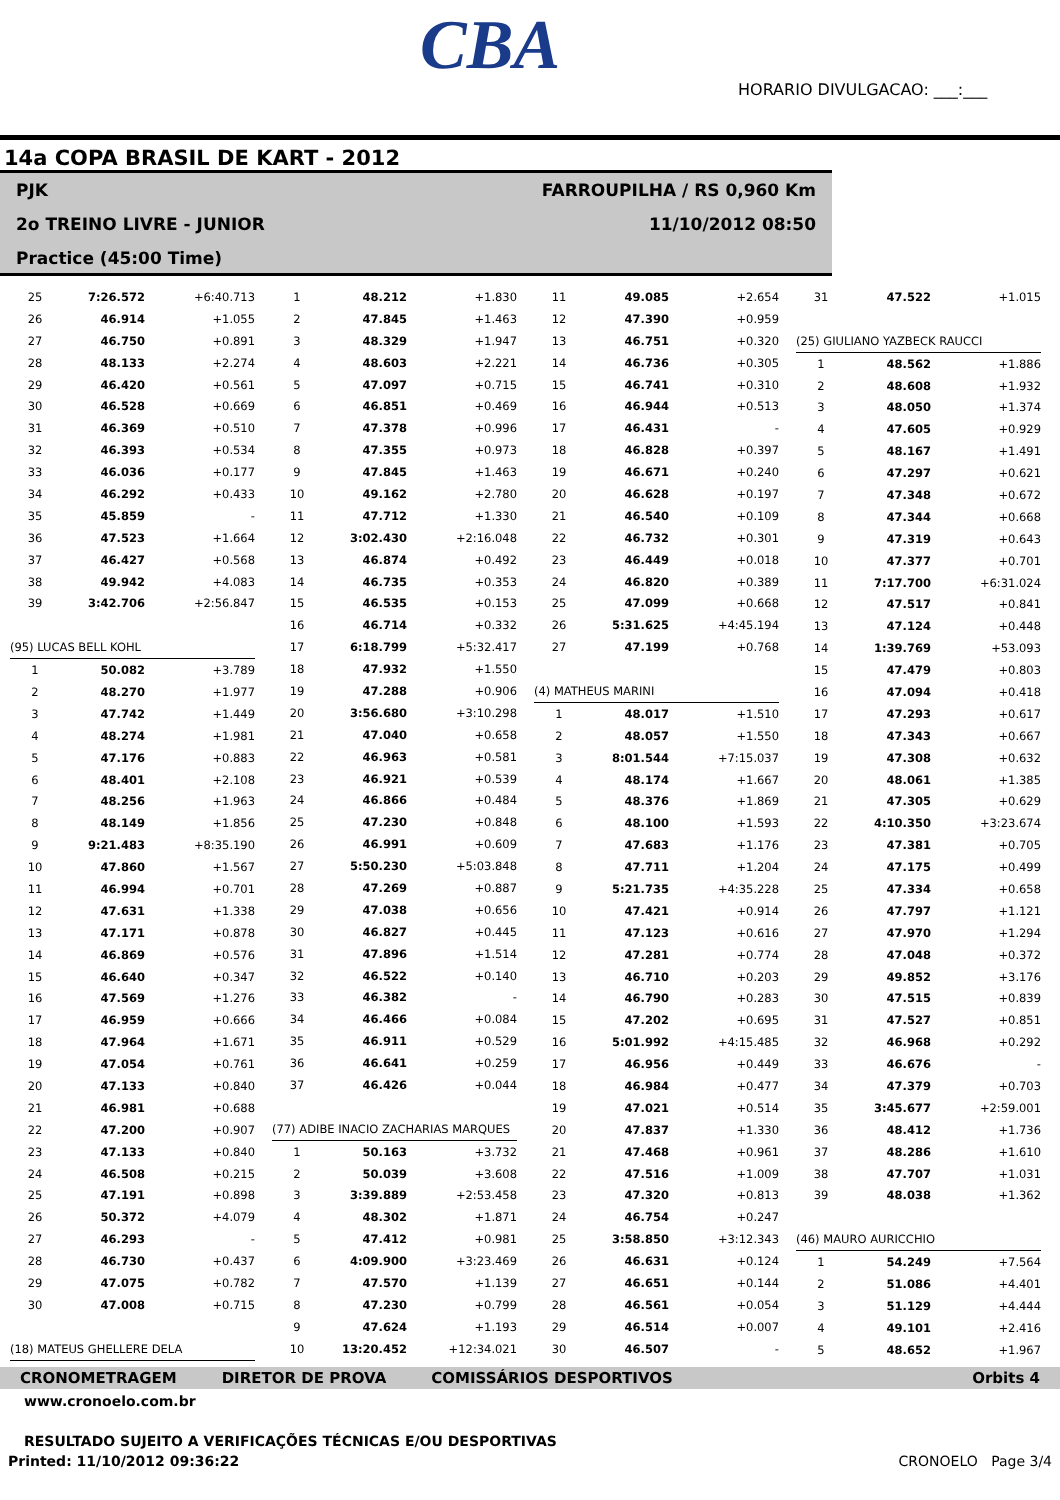CBA
HORARIO DIVULGACAO: ___:___
14a COPA BRASIL DE KART - 2012
PJK
2o TREINO LIVRE - JUNIOR
Practice (45:00 Time)
FARROUPILHA / RS 0,960 Km
11/10/2012 08:50
| 25 | 7:26.572 | +6:40.713 |
| 26 | 46.914 | +1.055 |
| 27 | 46.750 | +0.891 |
| 28 | 48.133 | +2.274 |
| 29 | 46.420 | +0.561 |
| 30 | 46.528 | +0.669 |
| 31 | 46.369 | +0.510 |
| 32 | 46.393 | +0.534 |
| 33 | 46.036 | +0.177 |
| 34 | 46.292 | +0.433 |
| 35 | 45.859 | - |
| 36 | 47.523 | +1.664 |
| 37 | 46.427 | +0.568 |
| 38 | 49.942 | +4.083 |
| 39 | 3:42.706 | +2:56.847 |
| (95) LUCAS BELL KOHL | | |
| 1 | 50.082 | +3.789 |
| 2 | 48.270 | +1.977 |
| 3 | 47.742 | +1.449 |
| 4 | 48.274 | +1.981 |
| 5 | 47.176 | +0.883 |
| 6 | 48.401 | +2.108 |
| 7 | 48.256 | +1.963 |
| 8 | 48.149 | +1.856 |
| 9 | 9:21.483 | +8:35.190 |
| 10 | 47.860 | +1.567 |
| 11 | 46.994 | +0.701 |
| 12 | 47.631 | +1.338 |
| 13 | 47.171 | +0.878 |
| 14 | 46.869 | +0.576 |
| 15 | 46.640 | +0.347 |
| 16 | 47.569 | +1.276 |
| 17 | 46.959 | +0.666 |
| 18 | 47.964 | +1.671 |
| 19 | 47.054 | +0.761 |
| 20 | 47.133 | +0.840 |
| 21 | 46.981 | +0.688 |
| 22 | 47.200 | +0.907 |
| 23 | 47.133 | +0.840 |
| 24 | 46.508 | +0.215 |
| 25 | 47.191 | +0.898 |
| 26 | 50.372 | +4.079 |
| 27 | 46.293 | - |
| 28 | 46.730 | +0.437 |
| 29 | 47.075 | +0.782 |
| 30 | 47.008 | +0.715 |
| (18) MATEUS GHELLERE DELA | | |
| 1 | 48.212 | +1.830 |
| 2 | 47.845 | +1.463 |
| 3 | 48.329 | +1.947 |
| 4 | 48.603 | +2.221 |
| 5 | 47.097 | +0.715 |
| 6 | 46.851 | +0.469 |
| 7 | 47.378 | +0.996 |
| 8 | 47.355 | +0.973 |
| 9 | 47.845 | +1.463 |
| 10 | 49.162 | +2.780 |
| 11 | 47.712 | +1.330 |
| 12 | 3:02.430 | +2:16.048 |
| 13 | 46.874 | +0.492 |
| 14 | 46.735 | +0.353 |
| 15 | 46.535 | +0.153 |
| 16 | 46.714 | +0.332 |
| 17 | 6:18.799 | +5:32.417 |
| 18 | 47.932 | +1.550 |
| 19 | 47.288 | +0.906 |
| 20 | 3:56.680 | +3:10.298 |
| 21 | 47.040 | +0.658 |
| 22 | 46.963 | +0.581 |
| 23 | 46.921 | +0.539 |
| 24 | 46.866 | +0.484 |
| 25 | 47.230 | +0.848 |
| 26 | 46.991 | +0.609 |
| 27 | 5:50.230 | +5:03.848 |
| 28 | 47.269 | +0.887 |
| 29 | 47.038 | +0.656 |
| 30 | 46.827 | +0.445 |
| 31 | 47.896 | +1.514 |
| 32 | 46.522 | +0.140 |
| 33 | 46.382 | - |
| 34 | 46.466 | +0.084 |
| 35 | 46.911 | +0.529 |
| 36 | 46.641 | +0.259 |
| 37 | 46.426 | +0.044 |
| (77) ADIBE INACIO ZACHARIAS MARQUES | | |
| 1 | 50.163 | +3.732 |
| 2 | 50.039 | +3.608 |
| 3 | 3:39.889 | +2:53.458 |
| 4 | 48.302 | +1.871 |
| 5 | 47.412 | +0.981 |
| 6 | 4:09.900 | +3:23.469 |
| 7 | 47.570 | +1.139 |
| 8 | 47.230 | +0.799 |
| 9 | 47.624 | +1.193 |
| 10 | 13:20.452 | +12:34.021 |
| 11 | 49.085 | +2.654 |
| 12 | 47.390 | +0.959 |
| 13 | 46.751 | +0.320 |
| 14 | 46.736 | +0.305 |
| 15 | 46.741 | +0.310 |
| 16 | 46.944 | +0.513 |
| 17 | 46.431 | - |
| 18 | 46.828 | +0.397 |
| 19 | 46.671 | +0.240 |
| 20 | 46.628 | +0.197 |
| 21 | 46.540 | +0.109 |
| 22 | 46.732 | +0.301 |
| 23 | 46.449 | +0.018 |
| 24 | 46.820 | +0.389 |
| 25 | 47.099 | +0.668 |
| 26 | 5:31.625 | +4:45.194 |
| 27 | 47.199 | +0.768 |
| (4) MATHEUS MARINI | | |
| 1 | 48.017 | +1.510 |
| 2 | 48.057 | +1.550 |
| 3 | 8:01.544 | +7:15.037 |
| 4 | 48.174 | +1.667 |
| 5 | 48.376 | +1.869 |
| 6 | 48.100 | +1.593 |
| 7 | 47.683 | +1.176 |
| 8 | 47.711 | +1.204 |
| 9 | 5:21.735 | +4:35.228 |
| 10 | 47.421 | +0.914 |
| 11 | 47.123 | +0.616 |
| 12 | 47.281 | +0.774 |
| 13 | 46.710 | +0.203 |
| 14 | 46.790 | +0.283 |
| 15 | 47.202 | +0.695 |
| 16 | 5:01.992 | +4:15.485 |
| 17 | 46.956 | +0.449 |
| 18 | 46.984 | +0.477 |
| 19 | 47.021 | +0.514 |
| 20 | 47.837 | +1.330 |
| 21 | 47.468 | +0.961 |
| 22 | 47.516 | +1.009 |
| 23 | 47.320 | +0.813 |
| 24 | 46.754 | +0.247 |
| 25 | 3:58.850 | +3:12.343 |
| 26 | 46.631 | +0.124 |
| 27 | 46.651 | +0.144 |
| 28 | 46.561 | +0.054 |
| 29 | 46.514 | +0.007 |
| 30 | 46.507 | - |
| 31 | 47.522 | +1.015 |
| (25) GIULIANO YAZBECK RAUCCI | | |
| 1 | 48.562 | +1.886 |
| 2 | 48.608 | +1.932 |
| 3 | 48.050 | +1.374 |
| 4 | 47.605 | +0.929 |
| 5 | 48.167 | +1.491 |
| 6 | 47.297 | +0.621 |
| 7 | 47.348 | +0.672 |
| 8 | 47.344 | +0.668 |
| 9 | 47.319 | +0.643 |
| 10 | 47.377 | +0.701 |
| 11 | 7:17.700 | +6:31.024 |
| 12 | 47.517 | +0.841 |
| 13 | 47.124 | +0.448 |
| 14 | 1:39.769 | +53.093 |
| 15 | 47.479 | +0.803 |
| 16 | 47.094 | +0.418 |
| 17 | 47.293 | +0.617 |
| 18 | 47.343 | +0.667 |
| 19 | 47.308 | +0.632 |
| 20 | 48.061 | +1.385 |
| 21 | 47.305 | +0.629 |
| 22 | 4:10.350 | +3:23.674 |
| 23 | 47.381 | +0.705 |
| 24 | 47.175 | +0.499 |
| 25 | 47.334 | +0.658 |
| 26 | 47.797 | +1.121 |
| 27 | 47.970 | +1.294 |
| 28 | 47.048 | +0.372 |
| 29 | 49.852 | +3.176 |
| 30 | 47.515 | +0.839 |
| 31 | 47.527 | +0.851 |
| 32 | 46.968 | +0.292 |
| 33 | 46.676 | - |
| 34 | 47.379 | +0.703 |
| 35 | 3:45.677 | +2:59.001 |
| 36 | 48.412 | +1.736 |
| 37 | 48.286 | +1.610 |
| 38 | 47.707 | +1.031 |
| 39 | 48.038 | +1.362 |
| (46) MAURO AURICCHIO | | |
| 1 | 54.249 | +7.564 |
| 2 | 51.086 | +4.401 |
| 3 | 51.129 | +4.444 |
| 4 | 49.101 | +2.416 |
| 5 | 48.652 | +1.967 |
CRONOMETRAGEM DIRETOR DE PROVA COMISSÁRIOS DESPORTIVOS Orbits 4
www.cronoelo.com.br
RESULTADO SUJEITO A VERIFICAÇÕES TÉCNICAS E/OU DESPORTIVAS
Printed: 11/10/2012 09:36:22 CRONOELO Page 3/4